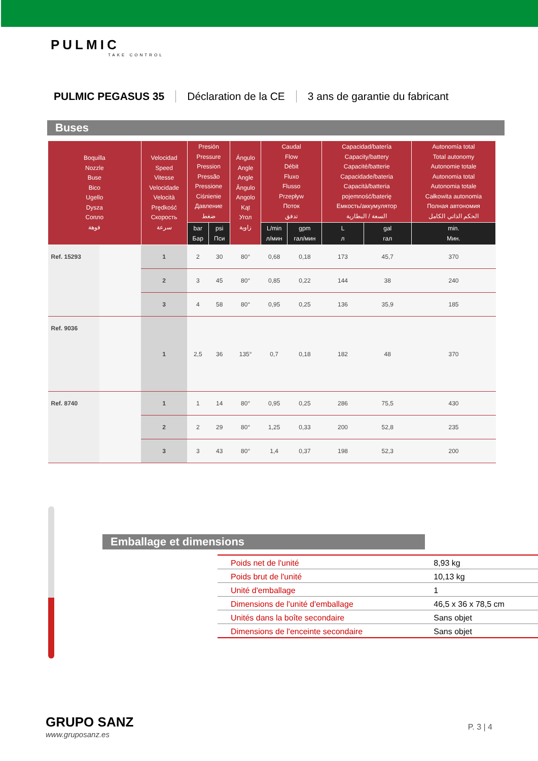PULMIC
TAKE CONTROL
PULMIC PEGASUS 35 Déclaration de la CE 3 ans de garantie du fabricant
Buses
| Boquilla Nozzle Buse Bico Ugello Dysza Сопло فوهة | | Velocidad Speed Vitesse Velocidade Velocità Prędkość Скорость سرعة | Presión Pressure Pression Pressão Pressione Ciśnienie Давление ضغط | | Ángulo Angle Angle Ângulo Angolo Kąt Угол زاوية | Caudal Flow Débit Fluxo Flusso Przepływ Поток تدفق | | Capacidad/batería Capacity/battery Capacité/batterie Capacidade/bateria Capacità/batteria pojemność/baterię Емкость/аккумулятор السعة / البطارية | | Autonomía total Total autonomy Autonomie totale Autonomia total Autonomia totale Całkowita autonomia Полная автономия الحكم الذاتي الكامل |
| --- | --- | --- | --- | --- | --- | --- | --- | --- | --- | --- |
| | | | bar Бар | psi Пси | | L/min л/мин | gpm гал/мин | L л | gal гал | min. Мин. |
| Ref. 15293 | | 1 | 2 | 30 | 80° | 0,68 | 0,18 | 173 | 45,7 | 370 |
| | | 2 | 3 | 45 | 80° | 0,85 | 0,22 | 144 | 38 | 240 |
| | | 3 | 4 | 58 | 80° | 0,95 | 0,25 | 136 | 35,9 | 185 |
| Ref. 9036 | | 1 | 2,5 | 36 | 135° | 0,7 | 0,18 | 182 | 48 | 370 |
| Ref. 8740 | | 1 | 1 | 14 | 80° | 0,95 | 0,25 | 286 | 75,5 | 430 |
| | | 2 | 2 | 29 | 80° | 1,25 | 0,33 | 200 | 52,8 | 235 |
| | | 3 | 3 | 43 | 80° | 1,4 | 0,37 | 198 | 52,3 | 200 |
Emballage et dimensions
| Poids net de l'unité | 8,93 kg |
| Poids brut de l'unité | 10,13 kg |
| Unité d'emballage | 1 |
| Dimensions de l'unité d'emballage | 46,5 x 36 x 78,5 cm |
| Unités dans la boîte secondaire | Sans objet |
| Dimensions de l'enceinte secondaire | Sans objet |
GRUPO SANZ
www.gruposanz.es
P. 3 | 4